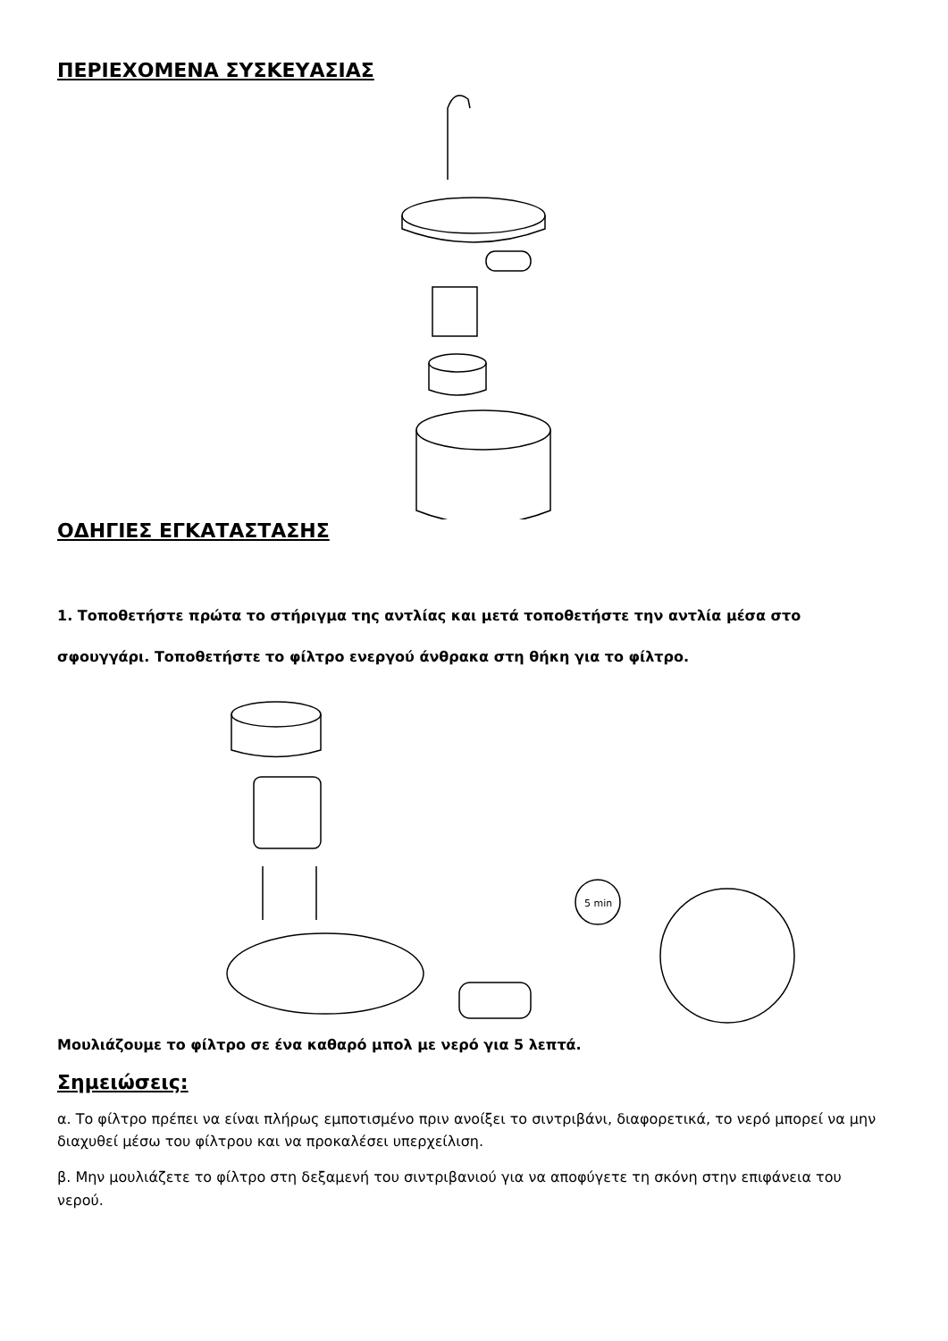ΠΕΡΙΕΧΟΜΕΝΑ ΣΥΣΚΕΥΑΣΙΑΣ
ΟΔΗΓΙΕΣ ΕΓΚΑΤΑΣΤΑΣΗΣ
1. Τοποθετήστε πρώτα το στήριγμα της αντλίας και μετά τοποθετήστε την αντλία μέσα στο σφουγγάρι. Τοποθετήστε το φίλτρο ενεργού άνθρακα στη θήκη για το φίλτρο.
5 min
Μουλιάζουμε το φίλτρο σε ένα καθαρό μπολ με νερό για 5 λεπτά.
Σημειώσεις:
α. Το φίλτρο πρέπει να είναι πλήρως εμποτισμένο πριν ανοίξει το σιντριβάνι, διαφορετικά, το νερό μπορεί να μην διαχυθεί μέσω του φίλτρου και να προκαλέσει υπερχείλιση.
β. Μην μουλιάζετε το φίλτρο στη δεξαμενή του σιντριβανιού για να αποφύγετε τη σκόνη στην επιφάνεια του νερού.